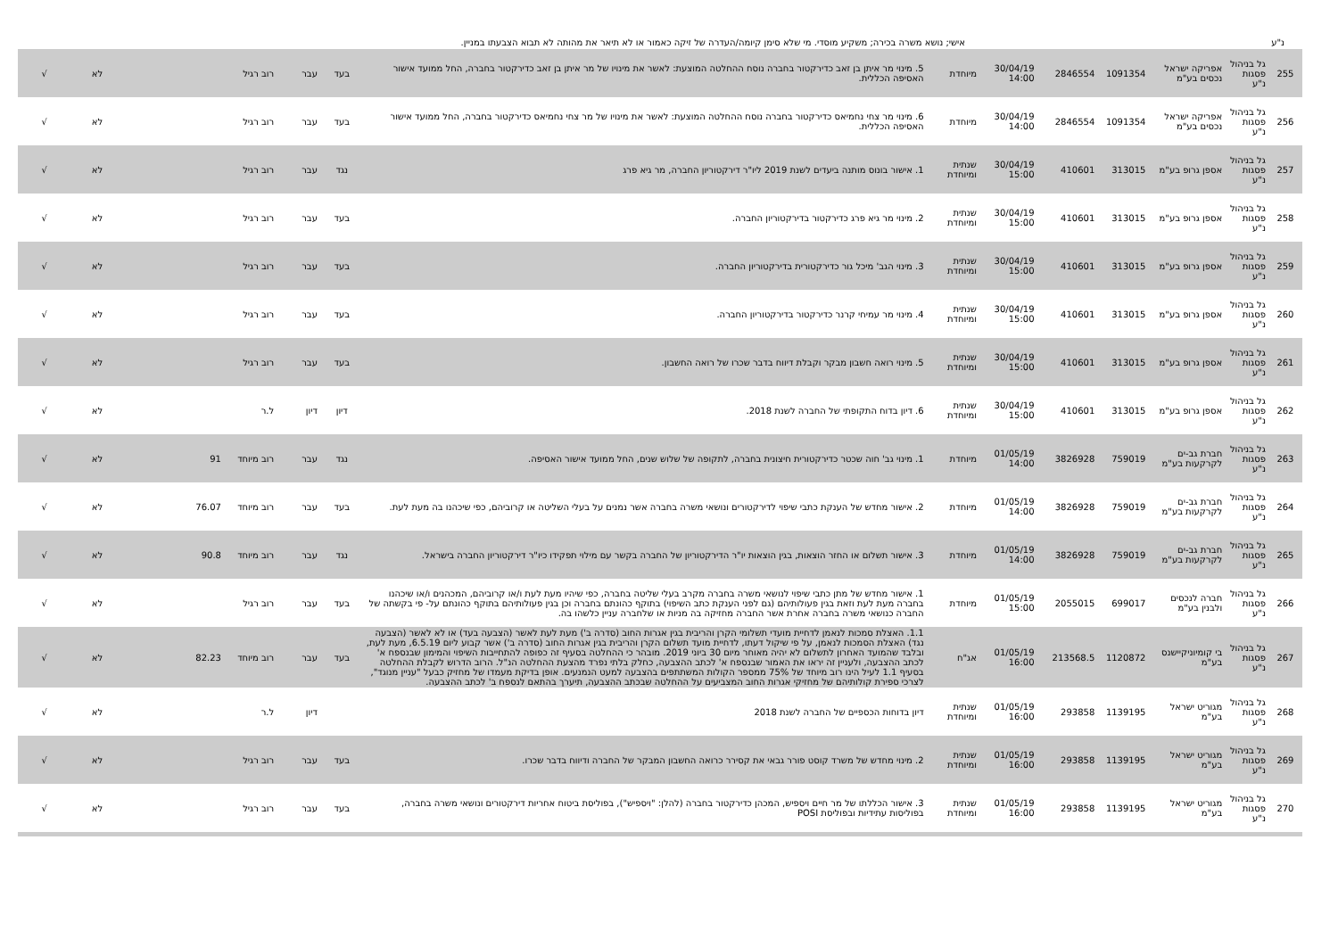נ"ע אישי; נושא משרה בכירה; משקיע מוסדי. מי שלא סימן קיומה/העדרה של זיקה כאמור או לא תיאר את מהותה לא תבוא הצבעתו במניין.
| 255 | גל בניהול פסגות נ"ע | אפריקה ישראל נכסים בע"מ | 1091354 | 2846554 | 30/04/19 14:00 | מיוחדת | 5. מינוי מר איתן בן זאב כדירקטור בחברה נוסח ההחלטה המוצעת: לאשר את מינויו של מר איתן בן זאב כדירקטור בחברה, החל ממועד אישור האסיפה הכללית. | בעד | עבר | רוב רגיל | | לא | √ |
| 256 | גל בניהול פסגות נ"ע | אפריקה ישראל נכסים בע"מ | 1091354 | 2846554 | 30/04/19 14:00 | מיוחדת | 6. מינוי מר צחי נחמיאס כדירקטור בחברה נוסח ההחלטה המוצעת: לאשר את מינויו של מר צחי נחמיאס כדירקטור בחברה, החל ממועד אישור האסיפה הכללית. | בעד | עבר | רוב רגיל | | לא | √ |
| 257 | גל בניהול פסגות נ"ע | אספן גרופ בע"מ | 313015 | 410601 | 30/04/19 15:00 | שנתית ומיוחדת | 1. אישור בונוס מותנה ביעדים לשנת 2019 ליו"ר דירקטוריון החברה, מר גיא פרג | נגד | עבר | רוב רגיל | | לא | √ |
| 258 | גל בניהול פסגות נ"ע | אספן גרופ בע"מ | 313015 | 410601 | 30/04/19 15:00 | שנתית ומיוחדת | 2. מינוי מר גיא פרג כדירקטור בדירקטוריון החברה. | בעד | עבר | רוב רגיל | | לא | √ |
| 259 | גל בניהול פסגות נ"ע | אספן גרופ בע"מ | 313015 | 410601 | 30/04/19 15:00 | שנתית ומיוחדת | 3. מינוי הגב' מיכל גור כדירקטורית בדירקטוריון החברה. | בעד | עבר | רוב רגיל | | לא | √ |
| 260 | גל בניהול פסגות נ"ע | אספן גרופ בע"מ | 313015 | 410601 | 30/04/19 15:00 | שנתית ומיוחדת | 4. מינוי מר עמיחי קרנר כדירקטור בדירקטוריון החברה. | בעד | עבר | רוב רגיל | | לא | √ |
| 261 | גל בניהול פסגות נ"ע | אספן גרופ בע"מ | 313015 | 410601 | 30/04/19 15:00 | שנתית ומיוחדת | 5. מינוי רואה חשבון מבקר וקבלת דיווח בדבר שכרו של רואה החשבון. | בעד | עבר | רוב רגיל | | לא | √ |
| 262 | גל בניהול פסגות נ"ע | אספן גרופ בע"מ | 313015 | 410601 | 30/04/19 15:00 | שנתית ומיוחדת | 6. דיון בדוח התקופתי של החברה לשנת 2018. | דיון | דיון | ל.ר | | לא | √ |
| 263 | גל בניהול פסגות נ"ע | חברת גב-ים לקרקעות בע"מ | 759019 | 3826928 | 01/05/19 14:00 | מיוחדת | 1. מינוי גב' חוה שכטר כדירקטורית חיצונית בחברה, לתקופה של שלוש שנים, החל ממועד אישור האסיפה. | נגד | עבר | רוב מיוחד | 91 | לא | √ |
| 264 | גל בניהול פסגות נ"ע | חברת גב-ים לקרקעות בע"מ | 759019 | 3826928 | 01/05/19 14:00 | מיוחדת | 2. אישור מחדש של הענקת כתבי שיפוי לדירקטורים ונושאי משרה בחברה אשר נמנים על בעלי השליטה או קרוביהם, כפי שיכהנו בה מעת לעת. | בעד | עבר | רוב מיוחד | 76.07 | לא | √ |
| 265 | גל בניהול פסגות נ"ע | חברת גב-ים לקרקעות בע"מ | 759019 | 3826928 | 01/05/19 14:00 | מיוחדת | 3. אישור תשלום או החזר הוצאות, בגין הוצאות יו"ר הדירקטוריון של החברה בקשר עם מילוי תפקידו כיו"ר דירקטוריון החברה בישראל. | נגד | עבר | רוב מיוחד | 90.8 | לא | √ |
| 266 | גל בניהול פסגות נ"ע | חברה לנכסים ולבנין בע"מ | 699017 | 2055015 | 01/05/19 15:00 | מיוחדת | 1. אישור מחדש של מתן כתבי שיפוי לנושאי משרה בחברה מקרב בעלי שליטה בחברה, כפי שיהיו מעת לעת ו/או קרוביהם, המכהנים ו/או שיכהנו בחברה מעת לעת וזאת בגין פעולותיהם (גם לפני הענקת כתב השיפוי) בתוקף כהונתם בחברה וכן בגין פעולותיהם בתוקף כהונתם על- פי בקשתה של החברה כנושאי משרה בחברה אחרת אשר החברה מחזיקה בה מניות או שלחברה עניין כלשהו בה. | בעד | עבר | רוב רגיל | | לא | √ |
| 267 | גל בניהול פסגות נ"ע | בי קומיוניקיישנס בע"מ | 1120872 | 213568.5 | 01/05/19 16:00 | אג"ח | 1.1. האצלת סמכות לנאמן לדחיית מועדי תשלומי הקרן והריבית בגין אגרות החוב (סדרה ב') מעת לעת לאשר (הצבעה בעד) או לא לאשר (הצבעה נגד) האצלת הסמכות לנאמן, על פי שיקול דעתו, לדחיית מועד תשלום הקרן והריבית בגין אגרות החוב (סדרה ב') אשר קבוע ליום 6.5.19, מעת לעת, ובלבד שהמועד האחרון לתשלום לא יהיה מאוחר מיום 30 ביוני 2019. מובהר כי ההחלטה בסעיף זה כפופה להתחייבות השיפוי והמימון שבנספח א' לכתב ההצבעה, ולעניין זה יראו את האמור שבנספח א' לכתב ההצבעה, כחלק בלתי נפרד מהצעת ההחלטה הנ"ל. הרוב הדרוש לקבלת ההחלטה בסעיף 1.1 לעיל הינו רוב מיוחד של 75% ממספר הקולות המשתתפים בהצבעה למעט הנמנעים. אופן בדיקת מעמדו של מחזיק כבעל "עניין מנוגד", לצרכי ספירת קולותיהם של מחזיקי אגרות החוב המצביעים על ההחלטה שבכתב ההצבעה, תיערך בהתאם לנספח ב' לכתב ההצבעה. | בעד | עבר | רוב מיוחד | 82.23 | לא | √ |
| 268 | גל בניהול פסגות נ"ע | מגוריט ישראל בע"מ | 1139195 | 293858 | 01/05/19 16:00 | שנתית ומיוחדת | דיון בדוחות הכספיים של החברה לשנת 2018 | | דיון | ל.ר | | לא | √ |
| 269 | גל בניהול פסגות נ"ע | מגוריט ישראל בע"מ | 1139195 | 293858 | 01/05/19 16:00 | שנתית ומיוחדת | 2. מינוי מחדש של משרד קוסט פורר גבאי את קסירר כרואה החשבון המבקר של החברה ודיווח בדבר שכרו. | בעד | עבר | רוב רגיל | | לא | √ |
| 270 | גל בניהול פסגות נ"ע | מגוריט ישראל בע"מ | 1139195 | 293858 | 01/05/19 16:00 | שנתית ומיוחדת | 3. אישור הכללתו של מר חיים ויספיש, המכהן כדירקטור בחברה (להלן: "ויספיש"), בפוליסת ביטוח אחריות דירקטורים ונושאי משרה בחברה, בפוליסות עתידיות ובפוליסת POSI | בעד | עבר | רוב רגיל | | לא | √ |